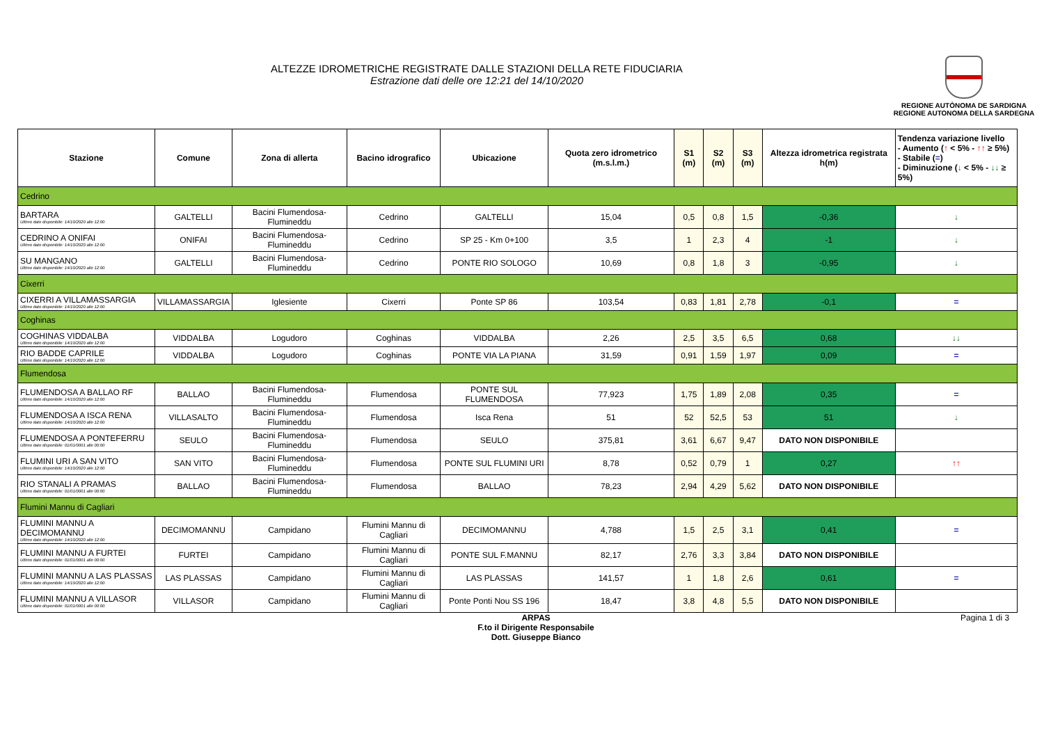ALTEZZE IDROMETRICHE REGISTRATE DALLE STAZIONI DELLA RETE FIDUCIARIA
Estrazione dati delle ore 12:21 del 14/10/2020
REGIONE AUTÒNOMA DE SARDIGNA
REGIONE AUTONOMA DELLA SARDEGNA
| Stazione | Comune | Zona di allerta | Bacino idrografico | Ubicazione | Quota zero idrometrico (m.s.l.m.) | S1 (m) | S2 (m) | S3 (m) | Altezza idrometrica registrata h(m) | Tendenza variazione livello - Aumento ( ↑ < 5% - ↑↑ ≥ 5%) - Stabile ( = ) - Diminuzione ( ↓ < 5% - ↓↓ ≥ 5%) |
| --- | --- | --- | --- | --- | --- | --- | --- | --- | --- | --- |
| Cedrino | | | | | | | | | | |
| BARTARA Ultimo dato disponibile: 14/10/2020 alle 12:00 | GALTELLI | Bacini Flumendosa-Flumineddu | Cedrino | GALTELLI | 15,04 | 0,5 | 0,8 | 1,5 | -0,36 | ↓ |
| CEDRINO A ONIFAI Ultimo dato disponibile: 14/10/2020 alle 12:00 | ONIFAI | Bacini Flumendosa-Flumineddu | Cedrino | SP 25 - Km 0+100 | 3,5 | 1 | 2,3 | 4 | -1 | ↓ |
| SU MANGANO Ultimo dato disponibile: 14/10/2020 alle 12:00 | GALTELLI | Bacini Flumendosa-Flumineddu | Cedrino | PONTE RIO SOLOGO | 10,69 | 0,8 | 1,8 | 3 | -0,95 | ↓ |
| Cixerri | | | | | | | | | | |
| CIXERRI A VILLAMASSARGIA Ultimo dato disponibile: 14/10/2020 alle 12:00 | VILLAMASSARGIA | Iglesiente | Cixerri | Ponte SP 86 | 103,54 | 0,83 | 1,81 | 2,78 | -0,1 | = |
| Coghinas | | | | | | | | | | |
| COGHINAS VIDDALBA Ultimo dato disponibile: 14/10/2020 alle 12:00 | VIDDALBA | Logudoro | Coghinas | VIDDALBA | 2,26 | 2,5 | 3,5 | 6,5 | 0,68 | ↓↓ |
| RIO BADDE CAPRILE Ultimo dato disponibile: 14/10/2020 alle 12:00 | VIDDALBA | Logudoro | Coghinas | PONTE VIA LA PIANA | 31,59 | 0,91 | 1,59 | 1,97 | 0,09 | = |
| Flumendosa | | | | | | | | | | |
| FLUMENDOSA A BALLAO RF Ultimo dato disponibile: 14/10/2020 alle 12:00 | BALLAO | Bacini Flumendosa-Flumineddu | Flumendosa | PONTE SUL FLUMENDOSA | 77,923 | 1,75 | 1,89 | 2,08 | 0,35 | = |
| FLUMENDOSA A ISCA RENA Ultimo dato disponibile: 14/10/2020 alle 12:00 | VILLASALTO | Bacini Flumendosa-Flumineddu | Flumendosa | Isca Rena | 51 | 52 | 52,5 | 53 | 51 | ↓ |
| FLUMENDOSA A PONTEFERRU Ultimo dato disponibile: 01/01/0001 alle 00:00 | SEULO | Bacini Flumendosa-Flumineddu | Flumendosa | SEULO | 375,81 | 3,61 | 6,67 | 9,47 | DATO NON DISPONIBILE | |
| FLUMINI URI A SAN VITO Ultimo dato disponibile: 14/10/2020 alle 12:00 | SAN VITO | Bacini Flumendosa-Flumineddu | Flumendosa | PONTE SUL FLUMINI URI | 8,78 | 0,52 | 0,79 | 1 | 0,27 | ↑↑ |
| RIO STANALI A PRAMAS Ultimo dato disponibile: 01/01/0001 alle 00:00 | BALLAO | Bacini Flumendosa-Flumineddu | Flumendosa | BALLAO | 78,23 | 2,94 | 4,29 | 5,62 | DATO NON DISPONIBILE | |
| Flumini Mannu di Cagliari | | | | | | | | | | |
| FLUMINI MANNU A DECIMOMANNU Ultimo dato disponibile: 14/10/2020 alle 12:00 | DECIMOMANNU | Campidano | Flumini Mannu di Cagliari | DECIMOMANNU | 4,788 | 1,5 | 2,5 | 3,1 | 0,41 | = |
| FLUMINI MANNU A FURTEI Ultimo dato disponibile: 01/01/0001 alle 00:00 | FURTEI | Campidano | Flumini Mannu di Cagliari | PONTE SUL F.MANNU | 82,17 | 2,76 | 3,3 | 3,84 | DATO NON DISPONIBILE | |
| FLUMINI MANNU A LAS PLASSAS Ultimo dato disponibile: 14/10/2020 alle 12:00 | LAS PLASSAS | Campidano | Flumini Mannu di Cagliari | LAS PLASSAS | 141,57 | 1 | 1,8 | 2,6 | 0,61 | = |
| FLUMINI MANNU A VILLASOR Ultimo dato disponibile: 01/01/0001 alle 00:00 | VILLASOR | Campidano | Flumini Mannu di Cagliari | Ponte Ponti Nou SS 196 | 18,47 | 3,8 | 4,8 | 5,5 | DATO NON DISPONIBILE | |
ARPAS
F.to il Dirigente Responsabile
Dott. Giuseppe Bianco
Pagina 1 di 3